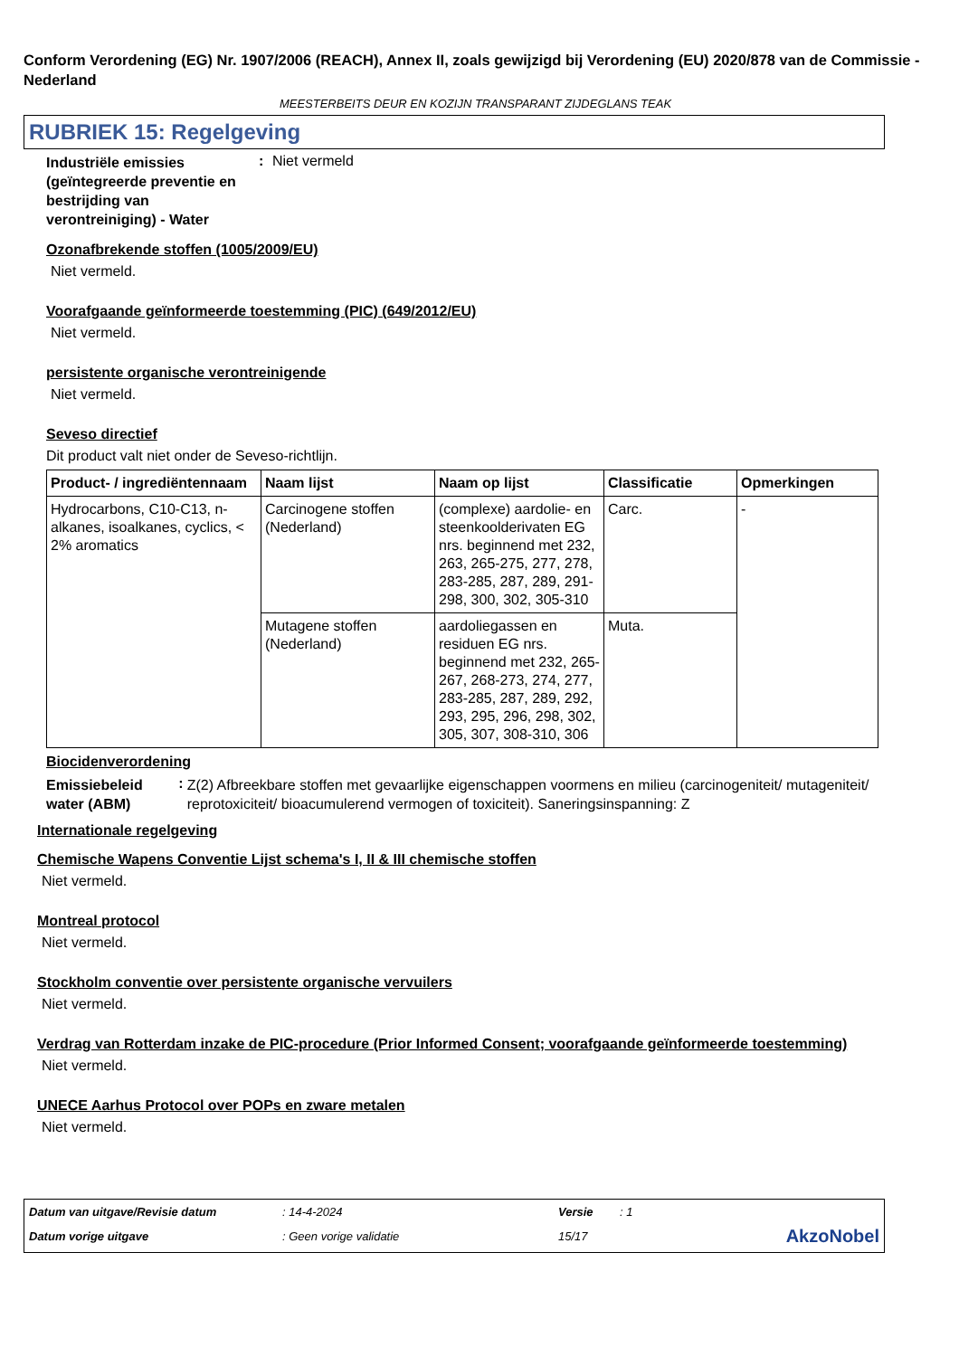Conform Verordening (EG) Nr. 1907/2006 (REACH), Annex II, zoals gewijzigd bij Verordening (EU) 2020/878 van de Commissie - Nederland
MEESTERBEITS DEUR EN KOZIJN TRANSPARANT ZIJDEGLANS TEAK
RUBRIEK 15: Regelgeving
Industriële emissies (geïntegreerde preventie en bestrijding van verontreiniging) - Water
: Niet vermeld
Ozonafbrekende stoffen (1005/2009/EU)
Niet vermeld.
Voorafgaande geïnformeerde toestemming (PIC) (649/2012/EU)
Niet vermeld.
persistente organische verontreinigende
Niet vermeld.
Seveso directief
Dit product valt niet onder de Seveso-richtlijn.
| Product- / ingrediëntennaam | Naam lijst | Naam op lijst | Classificatie | Opmerkingen |
| --- | --- | --- | --- | --- |
| Hydrocarbons, C10-C13, n-alkanes, isoalkanes, cyclics, < 2% aromatics | Carcinogene stoffen (Nederland) | (complexe) aardolie- en steenkoolderivaten EG nrs. beginnend met 232, 263, 265-275, 277, 278, 283-285, 287, 289, 291-298, 300, 302, 305-310 | Carc. | - |
| | Mutagene stoffen (Nederland) | aardoliegassen en residuen EG nrs. beginnend met 232, 265-267, 268-273, 274, 277, 283-285, 287, 289, 292, 293, 295, 296, 298, 302, 305, 307, 308-310, 306 | Muta. | |
Biocidenverordening
Emissiebeleid water (ABM)
:
Z(2) Afbreekbare stoffen met gevaarlijke eigenschappen voormens en milieu (carcinogeniteit/ mutageniteit/ reprotoxiciteit/ bioacumulerend vermogen of toxiciteit). Saneringsinspanning: Z
Internationale regelgeving
Chemische Wapens Conventie Lijst schema's I, II & III chemische stoffen
Niet vermeld.
Montreal protocol
Niet vermeld.
Stockholm conventie over persistente organische vervuilers
Niet vermeld.
Verdrag van Rotterdam inzake de PIC-procedure (Prior Informed Consent; voorafgaande geïnformeerde toestemming)
Niet vermeld.
UNECE Aarhus Protocol over POPs en zware metalen
Niet vermeld.
Datum van uitgave/Revisie datum: 14-4-2024 Versie: 1 Datum vorige uitgave: Geen vorige validatie 15/17 AkzoNobel